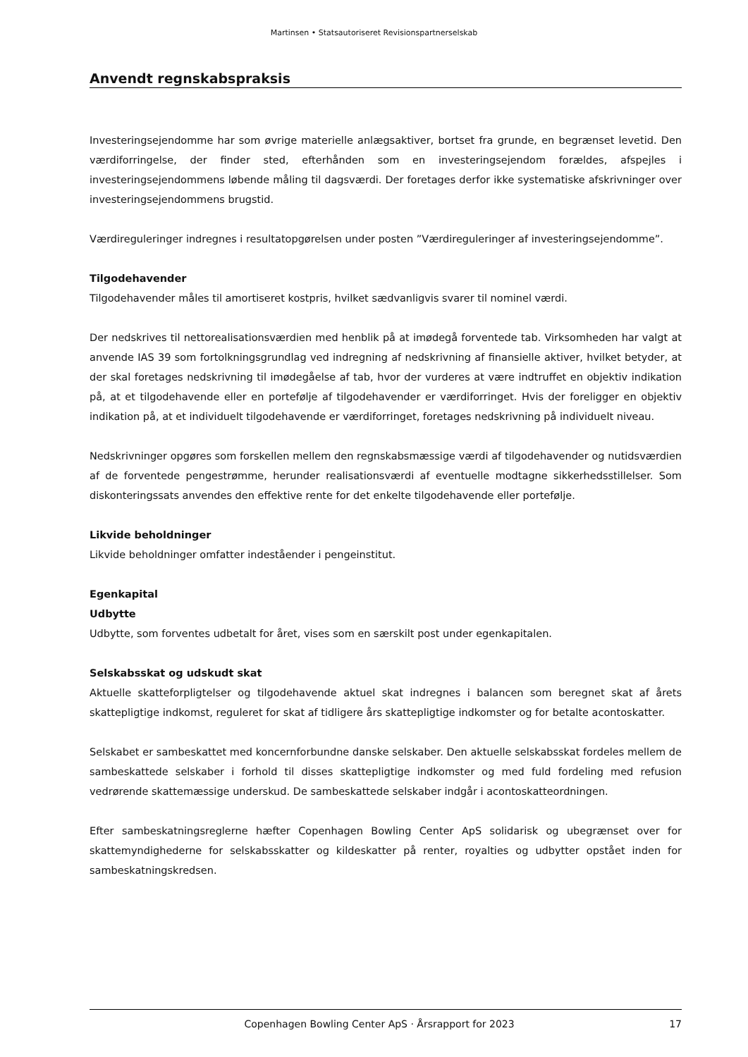Martinsen • Statsautoriseret Revisionspartnerselskab
Anvendt regnskabspraksis
Investeringsejendomme har som øvrige materielle anlægsaktiver, bortset fra grunde, en begrænset levetid. Den værdiforringelse, der finder sted, efterhånden som en investeringsejendom forældes, afspejles i investeringsejendommens løbende måling til dagsværdi. Der foretages derfor ikke systematiske afskrivninger over investeringsejendommens brugstid.
Værdireguleringer indregnes i resultatopgørelsen under posten ”Værdireguleringer af investeringsejendomme”.
Tilgodehavender
Tilgodehavender måles til amortiseret kostpris, hvilket sædvanligvis svarer til nominel værdi.
Der nedskrives til nettorealisationsværdien med henblik på at imødegå forventede tab. Virksomheden har valgt at anvende IAS 39 som fortolkningsgrundlag ved indregning af nedskrivning af finansielle aktiver, hvilket betyder, at der skal foretages nedskrivning til imødegåelse af tab, hvor der vurderes at være indtruffet en objektiv indikation på, at et tilgodehavende eller en portefølje af tilgodehavender er værdiforringet. Hvis der foreligger en objektiv indikation på, at et individuelt tilgodehavende er værdiforringet, foretages nedskrivning på individuelt niveau.
Nedskrivninger opgøres som forskellen mellem den regnskabsmæssige værdi af tilgodehavender og nutidsværdien af de forventede pengestrømme, herunder realisationsværdi af eventuelle modtagne sikkerhedsstillelser. Som diskonteringssats anvendes den effektive rente for det enkelte tilgodehavende eller portefølje.
Likvide beholdninger
Likvide beholdninger omfatter indeståender i pengeinstitut.
Egenkapital
Udbytte
Udbytte, som forventes udbetalt for året, vises som en særskilt post under egenkapitalen.
Selskabsskat og udskudt skat
Aktuelle skatteforpligtelser og tilgodehavende aktuel skat indregnes i balancen som beregnet skat af årets skattepligtige indkomst, reguleret for skat af tidligere års skattepligtige indkomster og for betalte acontoskatter.
Selskabet er sambeskattet med koncernforbundne danske selskaber. Den aktuelle selskabsskat fordeles mellem de sambeskattede selskaber i forhold til disses skattepligtige indkomster og med fuld fordeling med refusion vedrørende skattemæssige underskud. De sambeskattede selskaber indgår i acontoskatteordningen.
Efter sambeskatningsreglerne hæfter Copenhagen Bowling Center ApS solidarisk og ubegrænset over for skattemyndighederne for selskabsskatter og kildeskatter på renter, royalties og udbytter opstået inden for sambeskatningskredsen.
Copenhagen Bowling Center ApS · Årsrapport for 2023 17